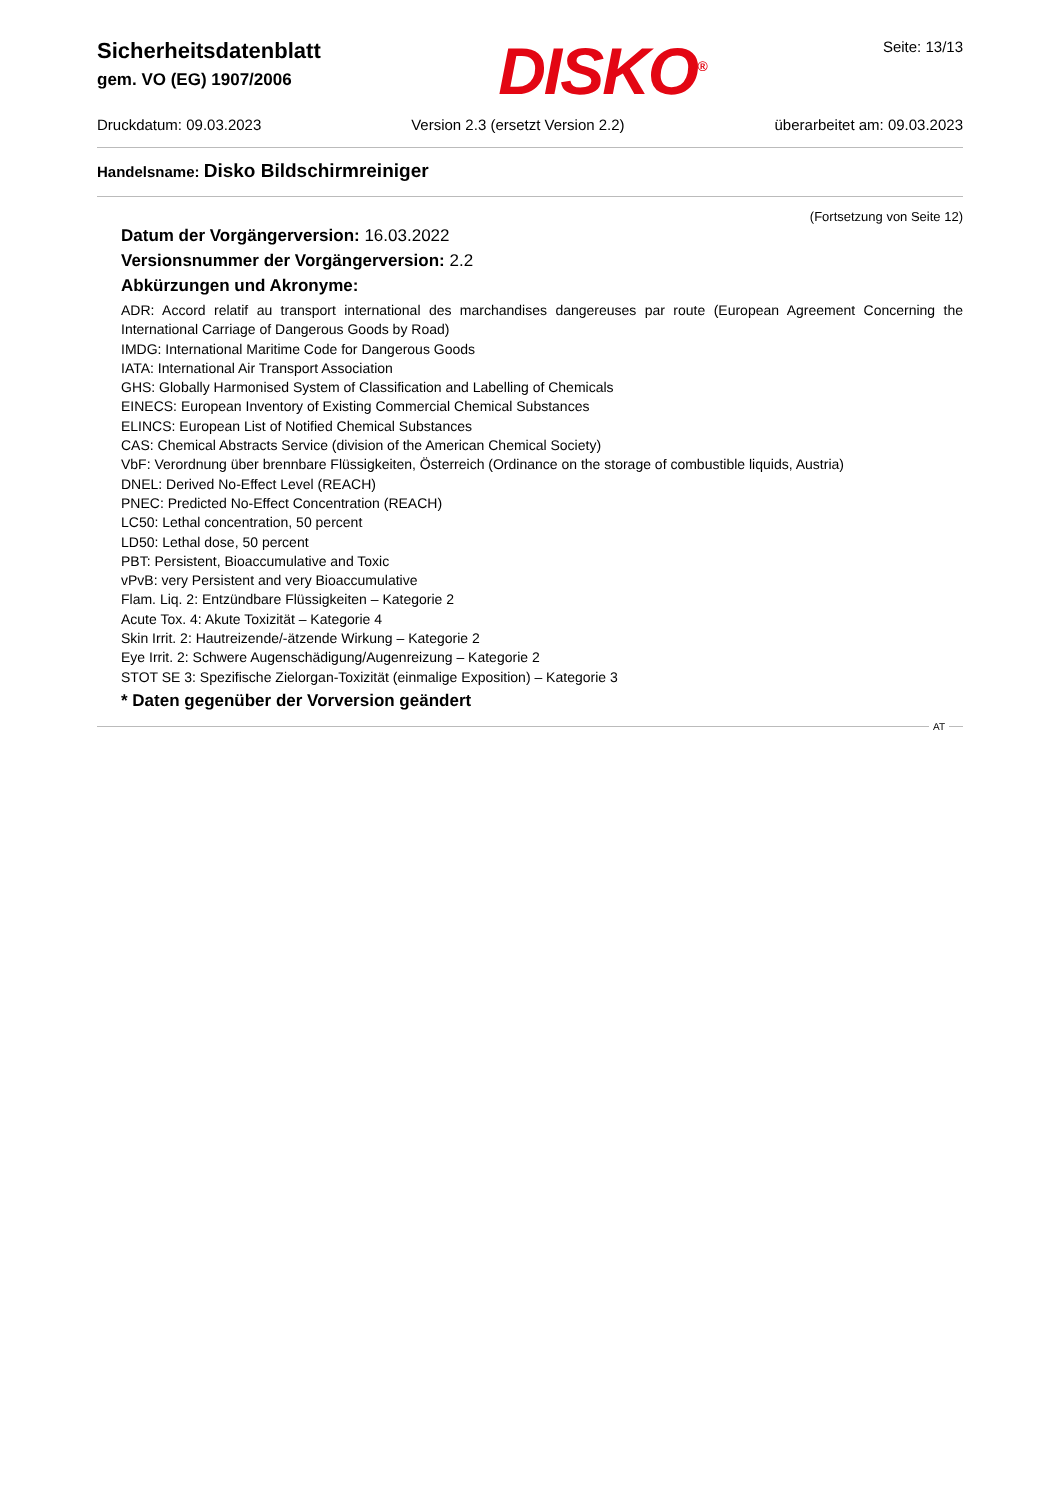Sicherheitsdatenblatt
gem. VO (EG) 1907/2006
DISKO<sup>®</sup>
Seite: 13/13
Druckdatum: 09.03.2023 Version 2.3 (ersetzt Version 2.2) überarbeitet am: 09.03.2023
Handelsname: Disko Bildschirmreiniger
(Fortsetzung von Seite 12)
Datum der Vorgängerversion: 16.03.2022
Versionsnummer der Vorgängerversion: 2.2
Abkürzungen und Akronyme:
ADR: Accord relatif au transport international des marchandises dangereuses par route (European Agreement Concerning the International Carriage of Dangerous Goods by Road)
IMDG: International Maritime Code for Dangerous Goods
IATA: International Air Transport Association
GHS: Globally Harmonised System of Classification and Labelling of Chemicals
EINECS: European Inventory of Existing Commercial Chemical Substances
ELINCS: European List of Notified Chemical Substances
CAS: Chemical Abstracts Service (division of the American Chemical Society)
VbF: Verordnung über brennbare Flüssigkeiten, Österreich (Ordinance on the storage of combustible liquids, Austria)
DNEL: Derived No-Effect Level (REACH)
PNEC: Predicted No-Effect Concentration (REACH)
LC50: Lethal concentration, 50 percent
LD50: Lethal dose, 50 percent
PBT: Persistent, Bioaccumulative and Toxic
vPvB: very Persistent and very Bioaccumulative
Flam. Liq. 2: Entzündbare Flüssigkeiten – Kategorie 2
Acute Tox. 4: Akute Toxizität – Kategorie 4
Skin Irrit. 2: Hautreizende/-ätzende Wirkung – Kategorie 2
Eye Irrit. 2: Schwere Augenschädigung/Augenreizung – Kategorie 2
STOT SE 3: Spezifische Zielorgan-Toxizität (einmalige Exposition) – Kategorie 3
* Daten gegenüber der Vorversion geändert
AT